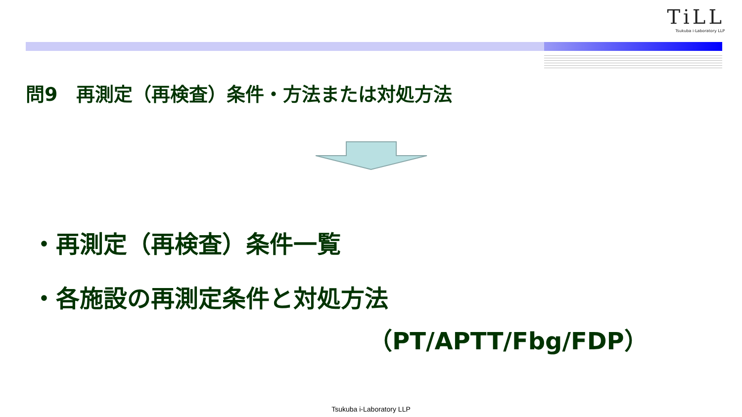TiLL
Tsukuba i-Laboratory LLP
問9　再測定（再検査）条件・方法または対処方法
・再測定（再検査）条件一覧
・各施設の再測定条件と対処方法
（PT/APTT/Fbg/FDP）
Tsukuba i-Laboratory LLP